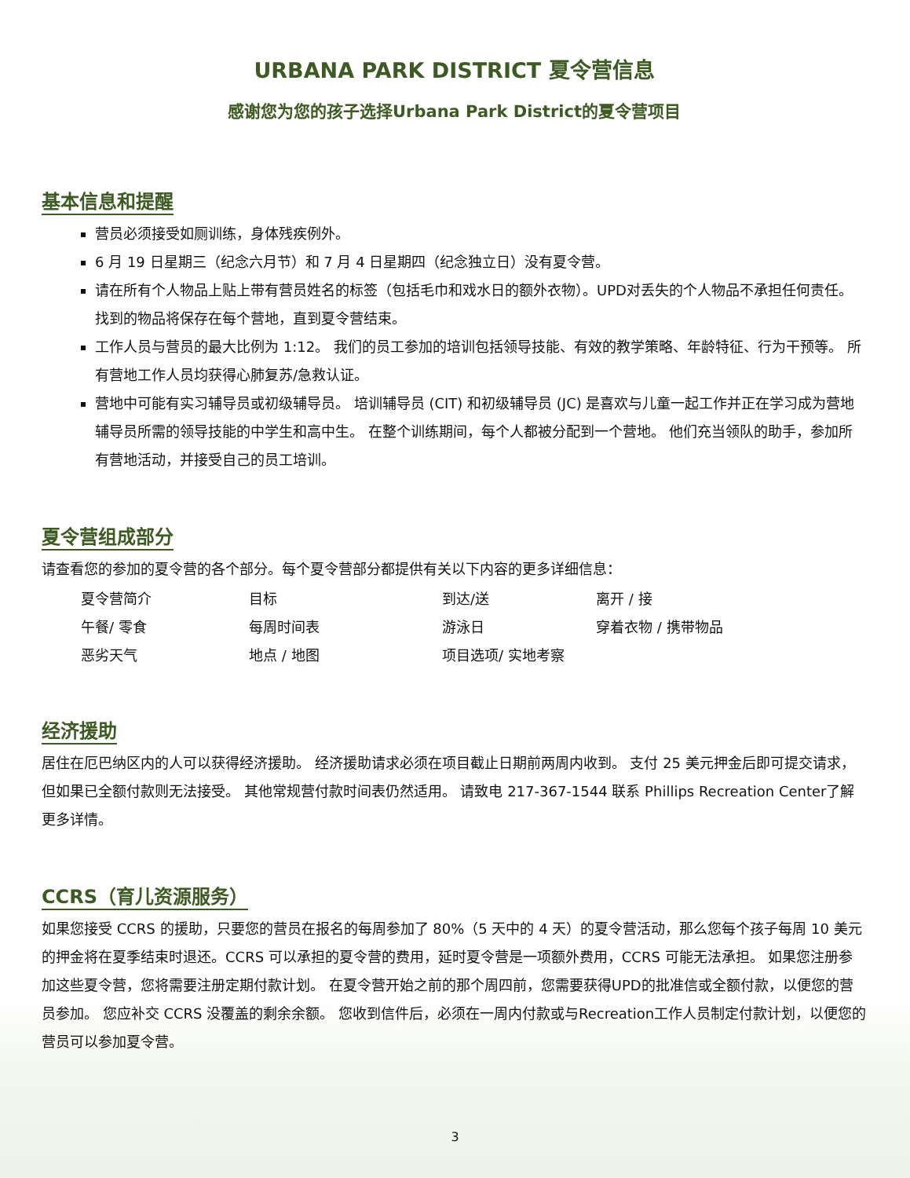URBANA PARK DISTRICT 夏令营信息
感谢您为您的孩子选择Urbana Park District的夏令营项目
基本信息和提醒
营员必须接受如厕训练，身体残疾例外。
6 月 19 日星期三（纪念六月节）和 7 月 4 日星期四（纪念独立日）没有夏令营。
请在所有个人物品上贴上带有营员姓名的标签（包括毛巾和戏水日的额外衣物）。UPD对丢失的个人物品不承担任何责任。 找到的物品将保存在每个营地，直到夏令营结束。
工作人员与营员的最大比例为 1:12。 我们的员工参加的培训包括领导技能、有效的教学策略、年龄特征、行为干预等。 所有营地工作人员均获得心肺复苏/急救认证。
营地中可能有实习辅导员或初级辅导员。 培训辅导员 (CIT) 和初级辅导员 (JC) 是喜欢与儿童一起工作并正在学习成为营地辅导员所需的领导技能的中学生和高中生。 在整个训练期间，每个人都被分配到一个营地。 他们充当领队的助手，参加所有营地活动，并接受自己的员工培训。
夏令营组成部分
请查看您的参加的夏令营的各个部分。每个夏令营部分都提供有关以下内容的更多详细信息：
| 夏令营简介 | 目标 | 到达/送 | 离开 / 接 |
| 午餐/ 零食 | 每周时间表 | 游泳日 | 穿着衣物 / 携带物品 |
| 恶劣天气 | 地点 / 地图 | 项目选项/ 实地考察 | |
经济援助
居住在厄巴纳区内的人可以获得经济援助。 经济援助请求必须在项目截止日期前两周内收到。 支付 25 美元押金后即可提交请求，但如果已全额付款则无法接受。 其他常规营付款时间表仍然适用。 请致电 217-367-1544 联系 Phillips Recreation Center了解更多详情。
CCRS（育儿资源服务）
如果您接受 CCRS 的援助，只要您的营员在报名的每周参加了 80%（5 天中的 4 天）的夏令营活动，那么您每个孩子每周 10 美元的押金将在夏季结束时退还。CCRS 可以承担的夏令营的费用，延时夏令营是一项额外费用，CCRS 可能无法承担。 如果您注册参加这些夏令营，您将需要注册定期付款计划。 在夏令营开始之前的那个周四前，您需要获得UPD的批准信或全额付款，以便您的营员参加。 您应补交 CCRS 没覆盖的剩余余额。 您收到信件后，必须在一周内付款或与Recreation工作人员制定付款计划，以便您的营员可以参加夏令营。
3